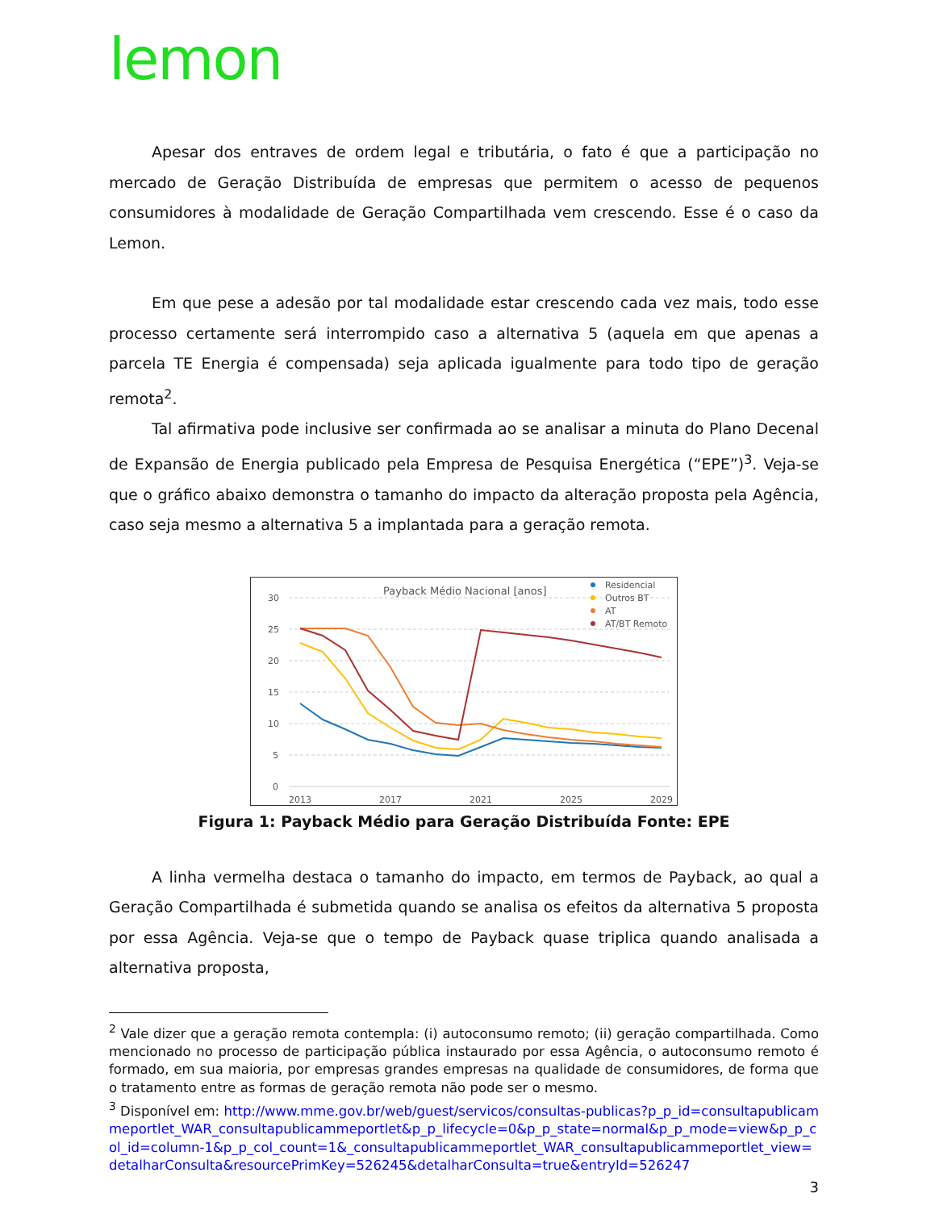lemon
Apesar dos entraves de ordem legal e tributária, o fato é que a participação no mercado de Geração Distribuída de empresas que permitem o acesso de pequenos consumidores à modalidade de Geração Compartilhada vem crescendo. Esse é o caso da Lemon.
Em que pese a adesão por tal modalidade estar crescendo cada vez mais, todo esse processo certamente será interrompido caso a alternativa 5 (aquela em que apenas a parcela TE Energia é compensada) seja aplicada igualmente para todo tipo de geração remota<sup>2</sup>.
Tal afirmativa pode inclusive ser confirmada ao se analisar a minuta do Plano Decenal de Expansão de Energia publicado pela Empresa de Pesquisa Energética (“EPE”)<sup>3</sup>. Veja-se que o gráfico abaixo demonstra o tamanho do impacto da alteração proposta pela Agência, caso seja mesmo a alternativa 5 a implantada para a geração remota.
Payback Médio Nacional [anos]
30
25
20
15
10
5
0
2013
2017
2021
2025
2029
Residencial
Outros BT
AT
AT/BT Remoto
Figura 1: Payback Médio para Geração Distribuída Fonte: EPE
A linha vermelha destaca o tamanho do impacto, em termos de Payback, ao qual a Geração Compartilhada é submetida quando se analisa os efeitos da alternativa 5 proposta por essa Agência. Veja-se que o tempo de Payback quase triplica quando analisada a alternativa proposta,
<sup>2</sup> Vale dizer que a geração remota contempla: (i) autoconsumo remoto; (ii) geração compartilhada. Como mencionado no processo de participação pública instaurado por essa Agência, o autoconsumo remoto é formado, em sua maioria, por empresas grandes empresas na qualidade de consumidores, de forma que o tratamento entre as formas de geração remota não pode ser o mesmo.
<sup>3</sup> Disponível em: http://www.mme.gov.br/web/guest/servicos/consultas-publicas?p_p_id=consultapublicammeportlet_WAR_consultapublicammeportlet&p_p_lifecycle=0&p_p_state=normal&p_p_mode=view&p_p_col_id=column-1&p_p_col_count=1&_consultapublicammeportlet_WAR_consultapublicammeportlet_view=detalharConsulta&resourcePrimKey=526245&detalharConsulta=true&entryId=526247
3